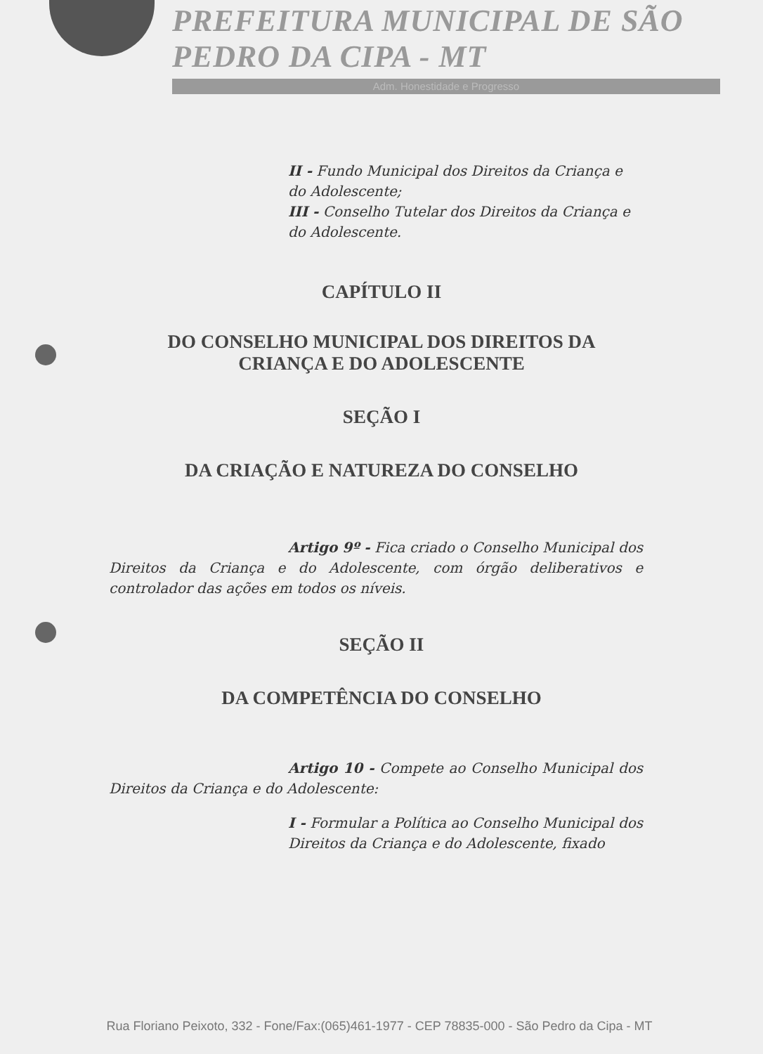PREFEITURA MUNICIPAL DE SÃO PEDRO DA CIPA - MT
Adm. Honestidade e Progresso
II - Fundo Municipal dos Direitos da Criança e do Adolescente;
III - Conselho Tutelar dos Direitos da Criança e do Adolescente.
CAPÍTULO II
DO CONSELHO MUNICIPAL DOS DIREITOS DA
CRIANÇA E DO ADOLESCENTE
SEÇÃO I
DA CRIAÇÃO E NATUREZA DO CONSELHO
Artigo 9º - Fica criado o Conselho Municipal dos Direitos da Criança e do Adolescente, com órgão deliberativos e controlador das ações em todos os níveis.
SEÇÃO II
DA COMPETÊNCIA DO CONSELHO
Artigo 10 - Compete ao Conselho Municipal dos Direitos da Criança e do Adolescente:
I - Formular a Política ao Conselho Municipal dos Direitos da Criança e do Adolescente, fixado
Rua Floriano Peixoto, 332 - Fone/Fax:(065)461-1977 - CEP 78835-000 - São Pedro da Cipa - MT